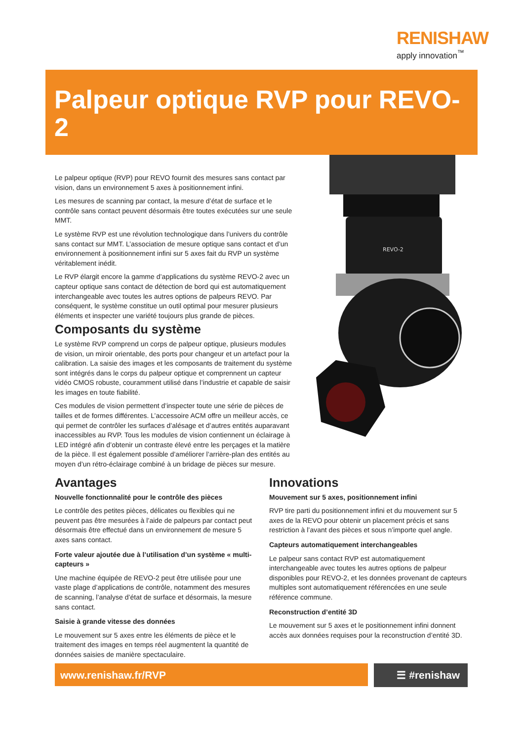RENISHAW
apply innovation<sup>™</sup>
Palpeur optique RVP pour REVO-2
REVO-2
Le palpeur optique (RVP) pour REVO fournit des mesures sans contact par vision, dans un environnement 5 axes à positionnement infini.
Les mesures de scanning par contact, la mesure d’état de surface et le contrôle sans contact peuvent désormais être toutes exécutées sur une seule MMT.
Le système RVP est une révolution technologique dans l’univers du contrôle sans contact sur MMT. L’association de mesure optique sans contact et d’un environnement à positionnement infini sur 5 axes fait du RVP un système véritablement inédit.
Le RVP élargit encore la gamme d’applications du système REVO-2 avec un capteur optique sans contact de détection de bord qui est automatiquement interchangeable avec toutes les autres options de palpeurs REVO. Par conséquent, le système constitue un outil optimal pour mesurer plusieurs éléments et inspecter une variété toujours plus grande de pièces.
Composants du système
Le système RVP comprend un corps de palpeur optique, plusieurs modules de vision, un miroir orientable, des ports pour changeur et un artefact pour la calibration. La saisie des images et les composants de traitement du système sont intégrés dans le corps du palpeur optique et comprennent un capteur vidéo CMOS robuste, couramment utilisé dans l’industrie et capable de saisir les images en toute fiabilité.
Ces modules de vision permettent d’inspecter toute une série de pièces de tailles et de formes différentes. L’accessoire ACM offre un meilleur accès, ce qui permet de contrôler les surfaces d’alésage et d’autres entités auparavant inaccessibles au RVP. Tous les modules de vision contiennent un éclairage à LED intégré afin d’obtenir un contraste élevé entre les perçages et la matière de la pièce. Il est également possible d’améliorer l’arrière-plan des entités au moyen d’un rétro-éclairage combiné à un bridage de pièces sur mesure.
Avantages
Nouvelle fonctionnalité pour le contrôle des pièces
Le contrôle des petites pièces, délicates ou flexibles qui ne peuvent pas être mesurées à l’aide de palpeurs par contact peut désormais être effectué dans un environnement de mesure 5 axes sans contact.
Forte valeur ajoutée due à l’utilisation d’un système « multi-capteurs »
Une machine équipée de REVO-2 peut être utilisée pour une vaste plage d’applications de contrôle, notamment des mesures de scanning, l’analyse d’état de surface et désormais, la mesure sans contact.
Saisie à grande vitesse des données
Le mouvement sur 5 axes entre les éléments de pièce et le traitement des images en temps réel augmentent la quantité de données saisies de manière spectaculaire.
Innovations
Mouvement sur 5 axes, positionnement infini
RVP tire parti du positionnement infini et du mouvement sur 5 axes de la REVO pour obtenir un placement précis et sans restriction à l’avant des pièces et sous n’importe quel angle.
Capteurs automatiquement interchangeables
Le palpeur sans contact RVP est automatiquement interchangeable avec toutes les autres options de palpeur disponibles pour REVO-2, et les données provenant de capteurs multiples sont automatiquement référencées en une seule référence commune.
Reconstruction d’entité 3D
Le mouvement sur 5 axes et le positionnement infini donnent accès aux données requises pour la reconstruction d’entité 3D.
www.renishaw.fr/RVP
☰ #renishaw